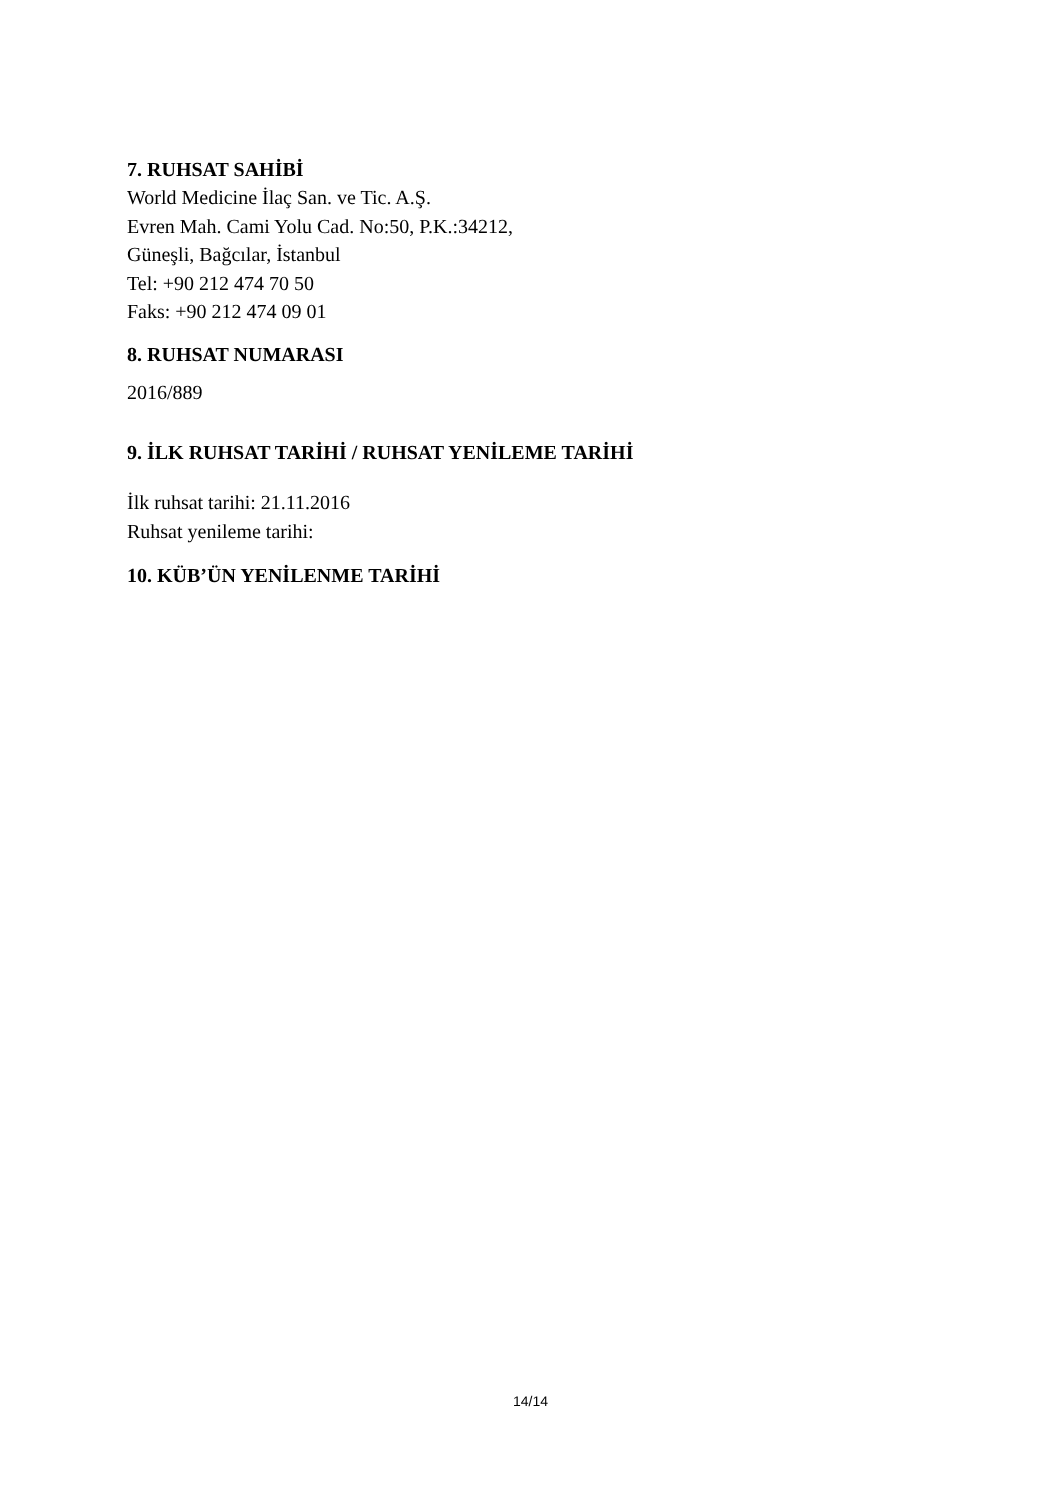7. RUHSAT SAHİBİ
World Medicine İlaç San. ve Tic. A.Ş.
Evren Mah. Cami Yolu Cad. No:50, P.K.:34212,
Güneşli, Bağcılar, İstanbul
Tel: +90 212 474 70 50
Faks: +90 212 474 09 01
8. RUHSAT NUMARASI
2016/889
9. İLK RUHSAT TARİHİ / RUHSAT YENİLEME TARİHİ
İlk ruhsat tarihi: 21.11.2016
Ruhsat yenileme tarihi:
10. KÜB’ÜN YENİLENME TARİHİ
14/14